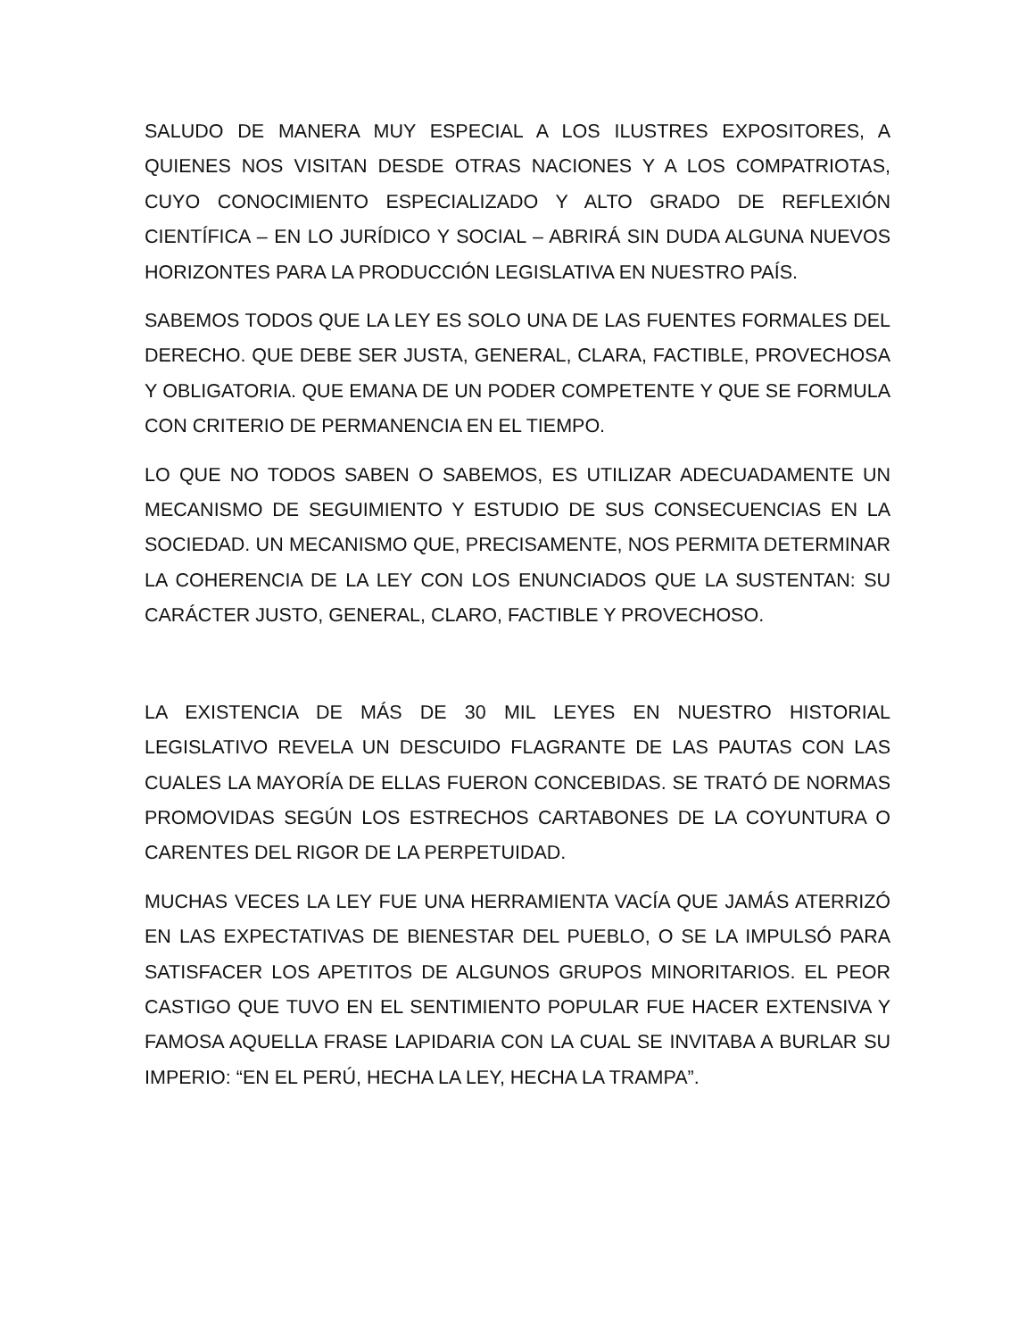SALUDO DE MANERA MUY ESPECIAL A LOS ILUSTRES EXPOSITORES, A QUIENES NOS VISITAN DESDE OTRAS NACIONES Y A LOS COMPATRIOTAS, CUYO CONOCIMIENTO ESPECIALIZADO Y ALTO GRADO DE REFLEXIÓN CIENTÍFICA – EN LO JURÍDICO Y SOCIAL – ABRIRÁ SIN DUDA ALGUNA NUEVOS HORIZONTES PARA LA PRODUCCIÓN LEGISLATIVA EN NUESTRO PAÍS.
SABEMOS TODOS QUE LA LEY ES SOLO UNA DE LAS FUENTES FORMALES DEL DERECHO. QUE DEBE SER JUSTA, GENERAL, CLARA, FACTIBLE, PROVECHOSA Y OBLIGATORIA. QUE EMANA DE UN PODER COMPETENTE Y QUE SE FORMULA CON CRITERIO DE PERMANENCIA EN EL TIEMPO.
LO QUE NO TODOS SABEN O SABEMOS, ES UTILIZAR ADECUADAMENTE UN MECANISMO DE SEGUIMIENTO Y ESTUDIO DE SUS CONSECUENCIAS EN LA SOCIEDAD. UN MECANISMO QUE, PRECISAMENTE, NOS PERMITA DETERMINAR LA COHERENCIA DE LA LEY CON LOS ENUNCIADOS QUE LA SUSTENTAN: SU CARÁCTER JUSTO, GENERAL, CLARO, FACTIBLE Y PROVECHOSO.
LA EXISTENCIA DE MÁS DE 30 MIL LEYES EN NUESTRO HISTORIAL LEGISLATIVO REVELA UN DESCUIDO FLAGRANTE DE LAS PAUTAS CON LAS CUALES LA MAYORÍA DE ELLAS FUERON CONCEBIDAS. SE TRATÓ DE NORMAS PROMOVIDAS SEGÚN LOS ESTRECHOS CARTABONES DE LA COYUNTURA O CARENTES DEL RIGOR DE LA PERPETUIDAD.
MUCHAS VECES LA LEY FUE UNA HERRAMIENTA VACÍA QUE JAMÁS ATERRIZÓ EN LAS EXPECTATIVAS DE BIENESTAR DEL PUEBLO, O SE LA IMPULSÓ PARA SATISFACER LOS APETITOS DE ALGUNOS GRUPOS MINORITARIOS. EL PEOR CASTIGO QUE TUVO EN EL SENTIMIENTO POPULAR FUE HACER EXTENSIVA Y FAMOSA AQUELLA FRASE LAPIDARIA CON LA CUAL SE INVITABA A BURLAR SU IMPERIO: “EN EL PERÚ, HECHA LA LEY, HECHA LA TRAMPA”.